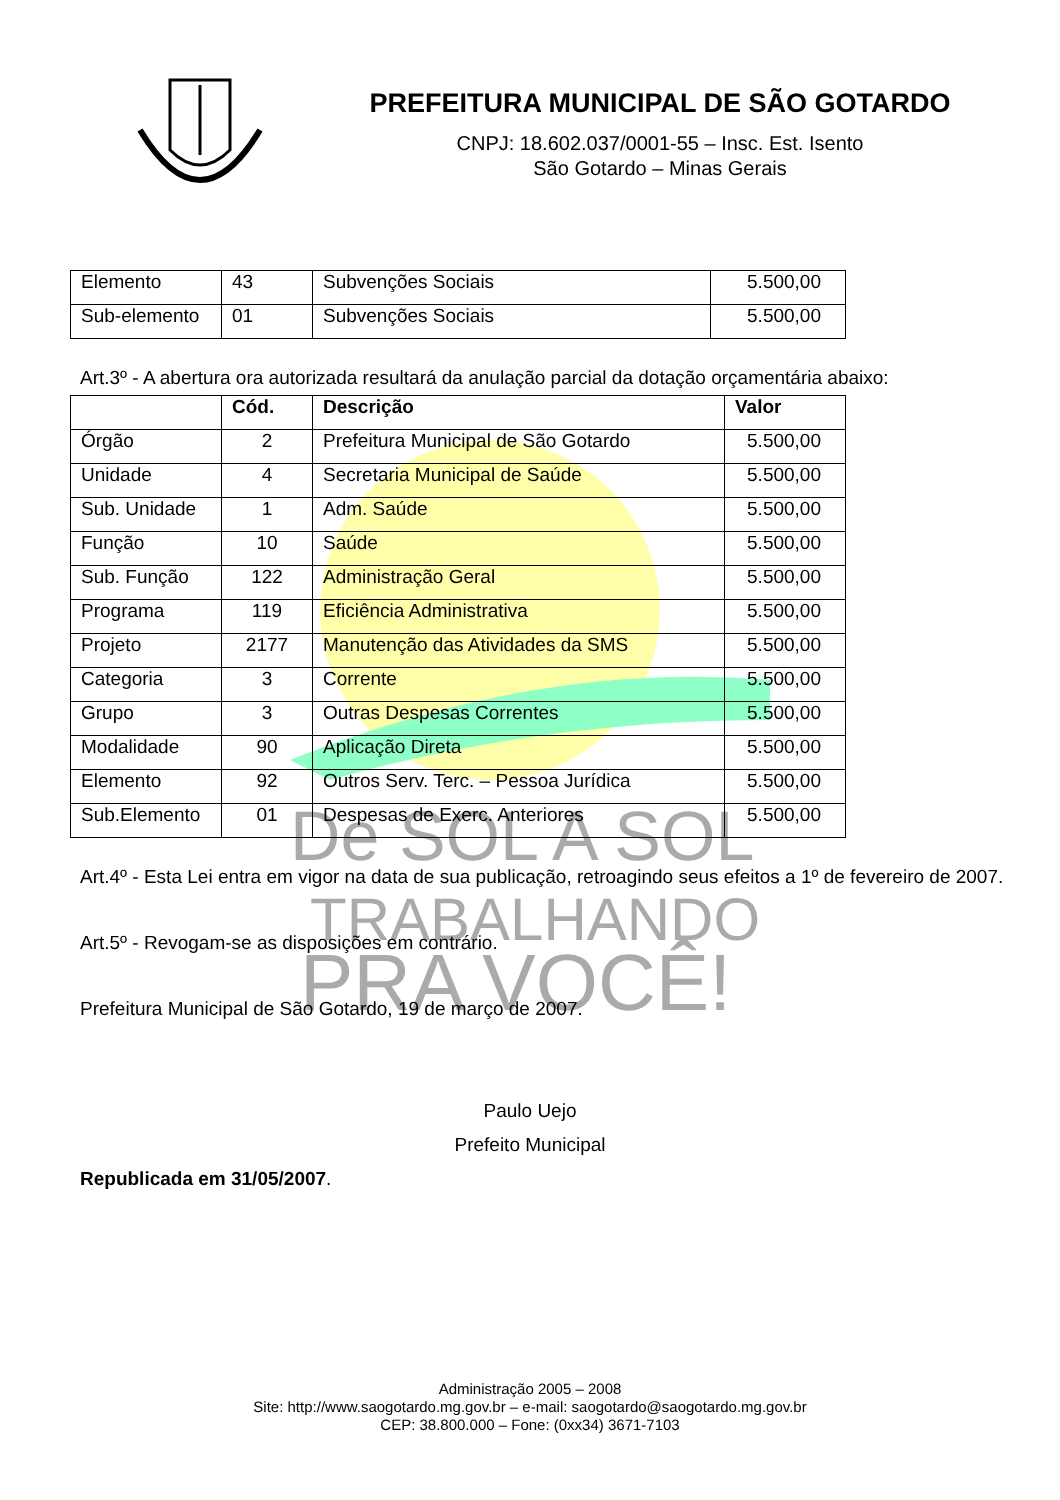De SOL A SOL
TRABALHANDO
PRA VOCÊ!
PREFEITURA MUNICIPAL DE SÃO GOTARDO
CNPJ: 18.602.037/0001-55 – Insc. Est. Isento
São Gotardo – Minas Gerais
| Elemento | 43 | Subvenções Sociais | 5.500,00 |
| Sub-elemento | 01 | Subvenções Sociais | 5.500,00 |
Art.3º - A abertura ora autorizada resultará da anulação parcial da dotação orçamentária abaixo:
| | Cód. | Descrição | Valor |
| --- | --- | --- | --- |
| Órgão | 2 | Prefeitura Municipal de São Gotardo | 5.500,00 |
| Unidade | 4 | Secretaria Municipal de Saúde | 5.500,00 |
| Sub. Unidade | 1 | Adm. Saúde | 5.500,00 |
| Função | 10 | Saúde | 5.500,00 |
| Sub. Função | 122 | Administração Geral | 5.500,00 |
| Programa | 119 | Eficiência Administrativa | 5.500,00 |
| Projeto | 2177 | Manutenção das Atividades da SMS | 5.500,00 |
| Categoria | 3 | Corrente | 5.500,00 |
| Grupo | 3 | Outras Despesas Correntes | 5.500,00 |
| Modalidade | 90 | Aplicação Direta | 5.500,00 |
| Elemento | 92 | Outros Serv. Terc. – Pessoa Jurídica | 5.500,00 |
| Sub.Elemento | 01 | Despesas de Exerc. Anteriores | 5.500,00 |
Art.4º - Esta Lei entra em vigor na data de sua publicação, retroagindo seus efeitos a 1º de fevereiro de 2007.
Art.5º - Revogam-se as disposições em contrário.
Prefeitura Municipal de São Gotardo, 19 de março de 2007.
Paulo Uejo
Prefeito Municipal
Republicada em 31/05/2007.
Administração 2005 – 2008
Site: http://www.saogotardo.mg.gov.br – e-mail: saogotardo@saogotardo.mg.gov.br
CEP: 38.800.000 – Fone: (0xx34) 3671-7103